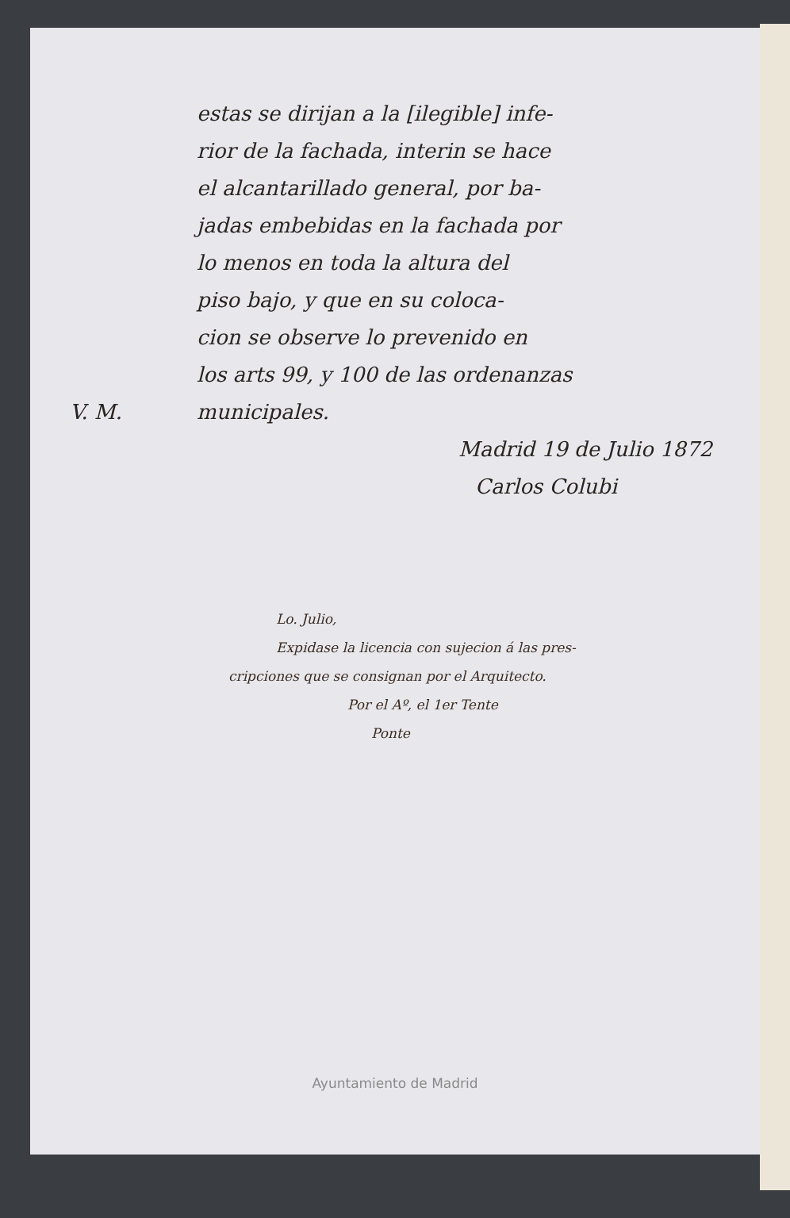estas se dirijan a la [ilegible] infe-
rior de la fachada, interin se hace
el alcantarillado general, por ba-
jadas embebidas en la fachada por
lo menos en toda la altura del
piso bajo, y que en su coloca-
cion se observe lo prevenido en
los arts 99, y 100 de las ordenanzas
V. M. municipales.
Madrid 19 de Julio 1872
Carlos Colubi
Lo. Julio,
Expidase la licencia con sujecion á las pres-
cripciones que se consignan por el Arquitecto.
Por el Aº, el 1er Tente
Ponte
Ayuntamiento de Madrid